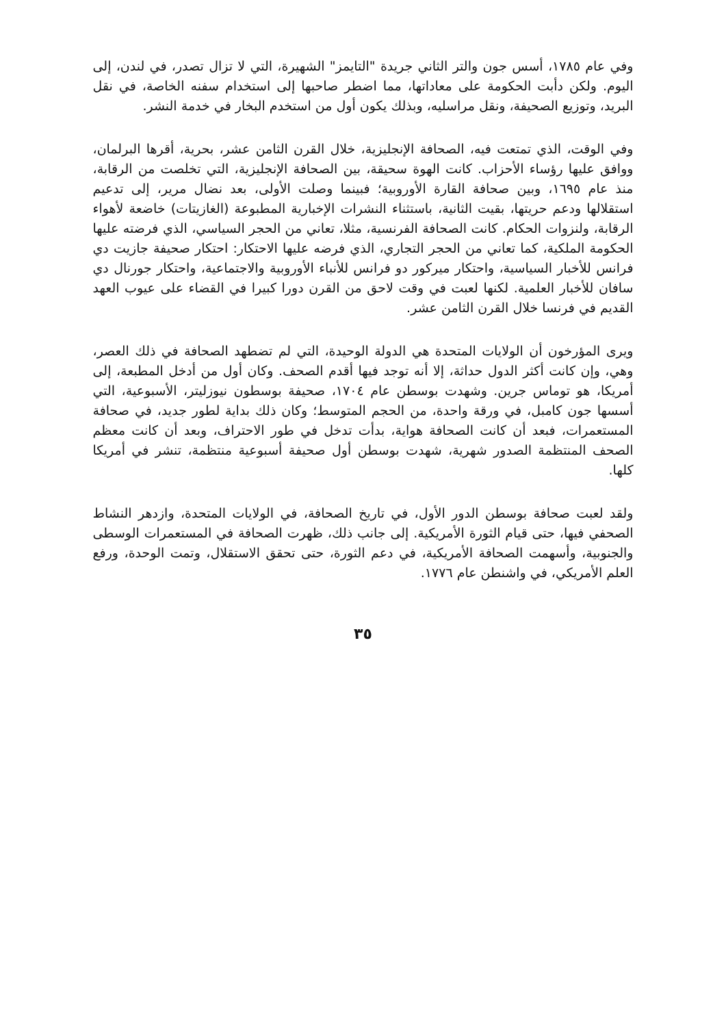وفي عام ١٧٨٥، أسس جون والتر الثاني جريدة "التايمز" الشهيرة، التي لا تزال تصدر، في لندن، إلى اليوم. ولكن دأبت الحكومة على معاداتها، مما اضطر صاحبها إلى استخدام سفنه الخاصة، في نقل البريد، وتوزيع الصحيفة، ونقل مراسليه، وبذلك يكون أول من استخدم البخار في خدمة النشر.
وفي الوقت، الذي تمتعت فيه، الصحافة الإنجليزية، خلال القرن الثامن عشر، بحرية، أقرها البرلمان، ووافق عليها رؤساء الأحزاب. كانت الهوة سحيقة، بين الصحافة الإنجليزية، التي تخلصت من الرقابة، منذ عام ١٦٩٥، وبين صحافة القارة الأوروبية؛ فبينما وصلت الأولى، بعد نضال مرير، إلى تدعيم استقلالها ودعم حريتها، بقيت الثانية، باستثناء النشرات الإخبارية المطبوعة (الغازيتات) خاضعة لأهواء الرقابة، ولنزوات الحكام. كانت الصحافة الفرنسية، مثلا، تعاني من الحجر السياسي، الذي فرضته عليها الحكومة الملكية، كما تعاني من الحجر التجاري، الذي فرضه عليها الاحتكار: احتكار صحيفة جازيت دي فرانس للأخبار السياسية، واحتكار ميركور دو فرانس للأنباء الأوروبية والاجتماعية، واحتكار جورنال دي سافان للأخبار العلمية. لكنها لعبت في وقت لاحق من القرن دورا كبيرا في القضاء على عيوب العهد القديم في فرنسا خلال القرن الثامن عشر.
ويرى المؤرخون أن الولايات المتحدة هي الدولة الوحيدة، التي لم تضطهد الصحافة في ذلك العصر، وهي، وإن كانت أكثر الدول حداثة، إلا أنه توجد فيها أقدم الصحف. وكان أول من أدخل المطبعة، إلى أمريكا، هو توماس جرين. وشهدت بوسطن عام ١٧٠٤، صحيفة بوسطون نيوزليتر، الأسبوعية، التي أسسها جون كامبل، في ورقة واحدة، من الحجم المتوسط؛ وكان ذلك بداية لطور جديد، في صحافة المستعمرات، فبعد أن كانت الصحافة هواية، بدأت تدخل في طور الاحتراف، وبعد أن كانت معظم الصحف المنتظمة الصدور شهرية، شهدت بوسطن أول صحيفة أسبوعية منتظمة، تنشر في أمريكا كلها.
ولقد لعبت صحافة بوسطن الدور الأول، في تاريخ الصحافة، في الولايات المتحدة، وازدهر النشاط الصحفي فيها، حتى قيام الثورة الأمريكية. إلى جانب ذلك، ظهرت الصحافة في المستعمرات الوسطى والجنوبية، وأسهمت الصحافة الأمريكية، في دعم الثورة، حتى تحقق الاستقلال، وتمت الوحدة، ورفع العلم الأمريكي، في واشنطن عام ١٧٧٦.
٣٥